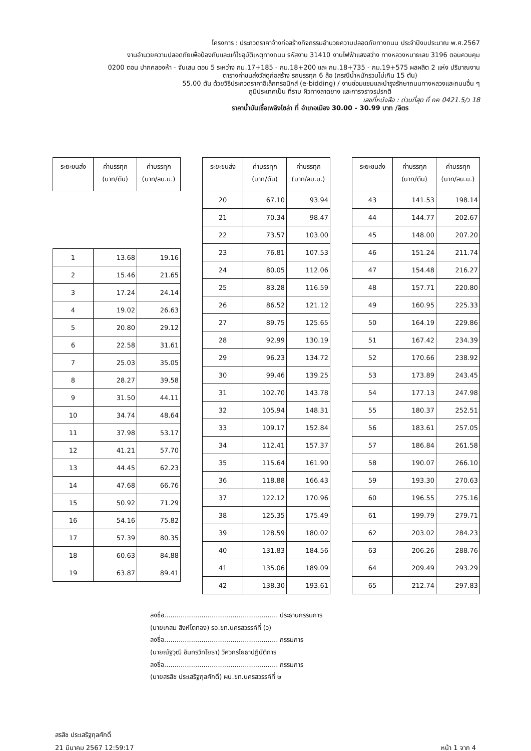โครงการ : ประกวดราคาจ้างก่อสร้างกิจกรรมอำนวยความปลอดภัยทางถนน ประจำปีงบประมาณ พ.ศ.2567
งานอำนวยความปลอดภัยเพื่อป้องกันและแก้ไขอุบัติเหตุทางถนน รหัสงาน 31410 งานไฟฟ้าแสงสว่าง ทางหลวงหมายเลข 3196 ตอนควบคุม
0200 ตอน ปากคลองห้า - จันเสน ตอน 5 ระหว่าง กม.17+185 - กม.18+200 และ กม.18+735 - กม.19+575 ผลผลิต 2 แห่ง ปริมาณงาน
ตารางค่าขนส่งวัสดุก่อสร้าง รถบรรทุก 6 ล้อ (กรณีน้ำหนักรวมไม่เกิน 15 ตัน)
55.00 ตัน ด้วยวิธีประกวดราคาอิเล็กทรอนิกส์ (e-bidding) / งานซ่อมแซมและบำรุงรักษาถนนทางหลวงและถนนอื่น ๆ
ภูมิประเทศเป็น ที่ราบ ผิวทางลาดยาง และการจราจรปรกติ
เลขที่หนังสือ : ด่วนที่สุด ที่ กค 0421.5/ว 18
ราคาน้ำมันเชื้อเพลิงโซล่า ที่ อำเภอเมือง 30.00 - 30.99 บาท /ลิตร
| ระยะขนส่ง | ค่าบรรทุก (บาท/ตัน) | ค่าบรรทุก (บาท/ลบ.ม.) |
| --- | --- | --- |
| 1 | 13.68 | 19.16 |
| 2 | 15.46 | 21.65 |
| 3 | 17.24 | 24.14 |
| 4 | 19.02 | 26.63 |
| 5 | 20.80 | 29.12 |
| 6 | 22.58 | 31.61 |
| 7 | 25.03 | 35.05 |
| 8 | 28.27 | 39.58 |
| 9 | 31.50 | 44.11 |
| 10 | 34.74 | 48.64 |
| 11 | 37.98 | 53.17 |
| 12 | 41.21 | 57.70 |
| 13 | 44.45 | 62.23 |
| 14 | 47.68 | 66.76 |
| 15 | 50.92 | 71.29 |
| 16 | 54.16 | 75.82 |
| 17 | 57.39 | 80.35 |
| 18 | 60.63 | 84.88 |
| 19 | 63.87 | 89.41 |
| ระยะขนส่ง | ค่าบรรทุก (บาท/ตัน) | ค่าบรรทุก (บาท/ลบ.ม.) |
| --- | --- | --- |
| 20 | 67.10 | 93.94 |
| 21 | 70.34 | 98.47 |
| 22 | 73.57 | 103.00 |
| 23 | 76.81 | 107.53 |
| 24 | 80.05 | 112.06 |
| 25 | 83.28 | 116.59 |
| 26 | 86.52 | 121.12 |
| 27 | 89.75 | 125.65 |
| 28 | 92.99 | 130.19 |
| 29 | 96.23 | 134.72 |
| 30 | 99.46 | 139.25 |
| 31 | 102.70 | 143.78 |
| 32 | 105.94 | 148.31 |
| 33 | 109.17 | 152.84 |
| 34 | 112.41 | 157.37 |
| 35 | 115.64 | 161.90 |
| 36 | 118.88 | 166.43 |
| 37 | 122.12 | 170.96 |
| 38 | 125.35 | 175.49 |
| 39 | 128.59 | 180.02 |
| 40 | 131.83 | 184.56 |
| 41 | 135.06 | 189.09 |
| 42 | 138.30 | 193.61 |
| ระยะขนส่ง | ค่าบรรทุก (บาท/ตัน) | ค่าบรรทุก (บาท/ลบ.ม.) |
| --- | --- | --- |
| 43 | 141.53 | 198.14 |
| 44 | 144.77 | 202.67 |
| 45 | 148.00 | 207.20 |
| 46 | 151.24 | 211.74 |
| 47 | 154.48 | 216.27 |
| 48 | 157.71 | 220.80 |
| 49 | 160.95 | 225.33 |
| 50 | 164.19 | 229.86 |
| 51 | 167.42 | 234.39 |
| 52 | 170.66 | 238.92 |
| 53 | 173.89 | 243.45 |
| 54 | 177.13 | 247.98 |
| 55 | 180.37 | 252.51 |
| 56 | 183.61 | 257.05 |
| 57 | 186.84 | 261.58 |
| 58 | 190.07 | 266.10 |
| 59 | 193.30 | 270.63 |
| 60 | 196.55 | 275.16 |
| 61 | 199.79 | 279.71 |
| 62 | 203.02 | 284.23 |
| 63 | 206.26 | 288.76 |
| 64 | 209.49 | 293.29 |
| 65 | 212.74 | 297.83 |
ลงชื่อ....................................................... ประธานกรรมการ
(นายเกสม สิงห์โตทอง) รอ.ขท.นครสวรรค์ที่ (ว)
ลงชื่อ....................................................... กรรมการ
(นายณัฐวุฒิ อินทรวิทโยธา) วิศวกรโยธาปฏิบัติการ
ลงชื่อ....................................................... กรรมการ
(นายสรสิช ประเสริฐกุลศักดิ์) ผบ.ขท.นครสวรรค์ที่ ๒
สรสิช ประเสริฐกุลศักดิ์
21 มีนาคม 2567 12:59:17
หน้า 1 จาก 4